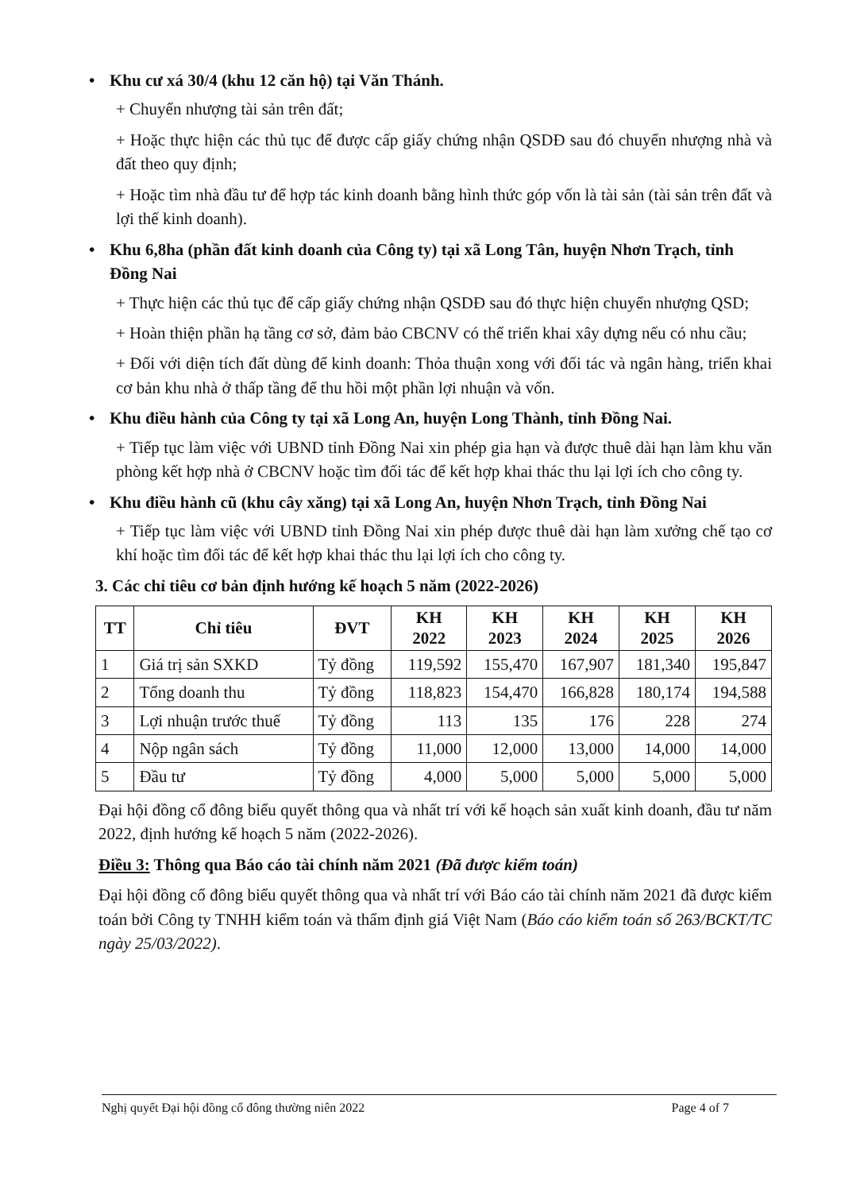• Khu cư xá 30/4 (khu 12 căn hộ) tại Văn Thánh.
+ Chuyển nhượng tài sản trên đất;
+ Hoặc thực hiện các thủ tục để được cấp giấy chứng nhận QSDĐ sau đó chuyển nhượng nhà và đất theo quy định;
+ Hoặc tìm nhà đầu tư để hợp tác kinh doanh bằng hình thức góp vốn là tài sản (tài sản trên đất và lợi thế kinh doanh).
• Khu 6,8ha (phần đất kinh doanh của Công ty) tại xã Long Tân, huyện Nhơn Trạch, tỉnh Đồng Nai
+ Thực hiện các thủ tục để cấp giấy chứng nhận QSDĐ sau đó thực hiện chuyển nhượng QSD;
+ Hoàn thiện phần hạ tầng cơ sở, đảm bảo CBCNV có thể triển khai xây dựng nếu có nhu cầu;
+ Đối với diện tích đất dùng để kinh doanh: Thỏa thuận xong với đối tác và ngân hàng, triển khai cơ bản khu nhà ở thấp tầng để thu hồi một phần lợi nhuận và vốn.
• Khu điều hành của Công ty tại xã Long An, huyện Long Thành, tỉnh Đồng Nai.
+ Tiếp tục làm việc với UBND tỉnh Đồng Nai xin phép gia hạn và được thuê dài hạn làm khu văn phòng kết hợp nhà ở CBCNV hoặc tìm đối tác để kết hợp khai thác thu lại lợi ích cho công ty.
• Khu điều hành cũ (khu cây xăng) tại xã Long An, huyện Nhơn Trạch, tỉnh Đồng Nai
+ Tiếp tục làm việc với UBND tỉnh Đồng Nai xin phép được thuê dài hạn làm xưởng chế tạo cơ khí hoặc tìm đối tác để kết hợp khai thác thu lại lợi ích cho công ty.
3. Các chỉ tiêu cơ bản định hướng kế hoạch 5 năm (2022-2026)
| TT | Chỉ tiêu | ĐVT | KH 2022 | KH 2023 | KH 2024 | KH 2025 | KH 2026 |
| --- | --- | --- | --- | --- | --- | --- | --- |
| 1 | Giá trị sản SXKD | Tỷ đồng | 119,592 | 155,470 | 167,907 | 181,340 | 195,847 |
| 2 | Tổng doanh thu | Tỷ đồng | 118,823 | 154,470 | 166,828 | 180,174 | 194,588 |
| 3 | Lợi nhuận trước thuế | Tỷ đồng | 113 | 135 | 176 | 228 | 274 |
| 4 | Nộp ngân sách | Tỷ đồng | 11,000 | 12,000 | 13,000 | 14,000 | 14,000 |
| 5 | Đầu tư | Tỷ đồng | 4,000 | 5,000 | 5,000 | 5,000 | 5,000 |
Đại hội đồng cổ đông biểu quyết thông qua và nhất trí với kế hoạch sản xuất kinh doanh, đầu tư năm 2022, định hướng kế hoạch 5 năm (2022-2026).
Điều 3: Thông qua Báo cáo tài chính năm 2021 (Đã được kiểm toán)
Đại hội đồng cổ đông biểu quyết thông qua và nhất trí với Báo cáo tài chính năm 2021 đã được kiểm toán bởi Công ty TNHH kiểm toán và thẩm định giá Việt Nam (Báo cáo kiểm toán số 263/BCKT/TC ngày 25/03/2022).
Nghị quyết Đại hội đồng cổ đông thường niên 2022 Page 4 of 7